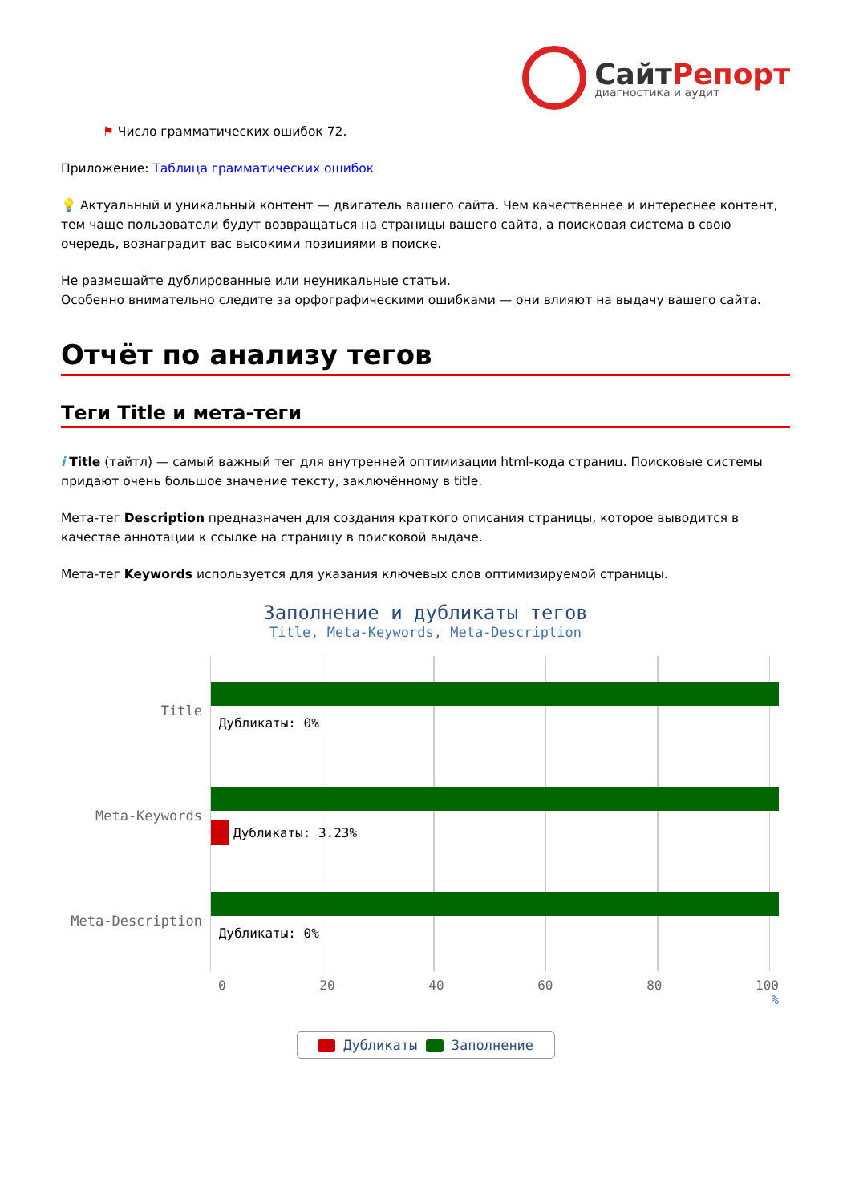СайтРепорт
диагностика и аудит
⚑ Число грамматических ошибок 72.
Приложение: Таблица грамматических ошибок
💡 Актуальный и уникальный контент — двигатель вашего сайта. Чем качественнее и интереснее контент, тем чаще пользователи будут возвращаться на страницы вашего сайта, а поисковая система в свою очередь, вознаградит вас высокими позициями в поиске.
Не размещайте дублированные или неуникальные статьи.
Особенно внимательно следите за орфографическими ошибками — они влияют на выдачу вашего сайта.
Отчёт по анализу тегов
Теги Title и мета-теги
i Title (тайтл) — самый важный тег для внутренней оптимизации html-кода страниц. Поисковые системы придают очень большое значение тексту, заключённому в title.
Мета-тег Description предназначен для создания краткого описания страницы, которое выводится в качестве аннотации к ссылке на страницу в поисковой выдаче.
Мета-тег Keywords используется для указания ключевых слов оптимизируемой страницы.
Заполнение и дубликаты тегов
Title, Meta-Keywords, Meta-Description
Title
Дубликаты: 0%
Meta-Keywords
Дубликаты: 3.23%
Meta-Description
Дубликаты: 0%
0 20 40 60 80 100
%
Дубликаты Заполнение